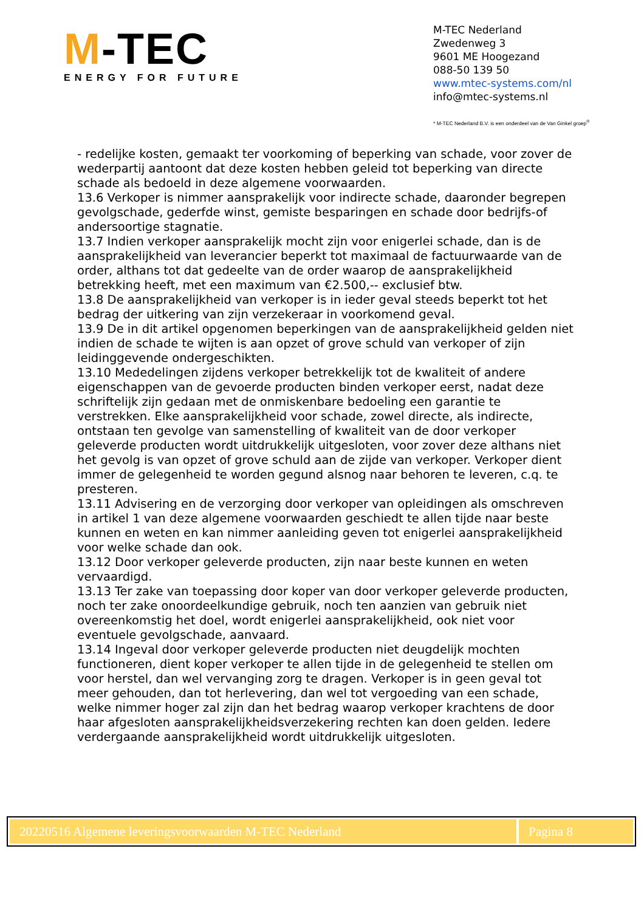M-TEC
ENERGY FOR FUTURE
M-TEC Nederland
Zwedenweg 3
9601 ME Hoogezand
088-50 139 50
www.mtec-systems.com/nl
info@mtec-systems.nl
* M-TEC Nederland B.V. is een onderdeel van de Van Ginkel groep<sup>®</sup>
- redelijke kosten, gemaakt ter voorkoming of beperking van schade, voor zover de wederpartij aantoont dat deze kosten hebben geleid tot beperking van directe schade als bedoeld in deze algemene voorwaarden.
13.6 Verkoper is nimmer aansprakelijk voor indirecte schade, daaronder begrepen gevolgschade, gederfde winst, gemiste besparingen en schade door bedrijfs-of andersoortige stagnatie.
13.7 Indien verkoper aansprakelijk mocht zijn voor enigerlei schade, dan is de aansprakelijkheid van leverancier beperkt tot maximaal de factuurwaarde van de order, althans tot dat gedeelte van de order waarop de aansprakelijkheid betrekking heeft, met een maximum van €2.500,-- exclusief btw.
13.8 De aansprakelijkheid van verkoper is in ieder geval steeds beperkt tot het bedrag der uitkering van zijn verzekeraar in voorkomend geval.
13.9 De in dit artikel opgenomen beperkingen van de aansprakelijkheid gelden niet indien de schade te wijten is aan opzet of grove schuld van verkoper of zijn leidinggevende ondergeschikten.
13.10 Mededelingen zijdens verkoper betrekkelijk tot de kwaliteit of andere eigenschappen van de gevoerde producten binden verkoper eerst, nadat deze schriftelijk zijn gedaan met de onmiskenbare bedoeling een garantie te verstrekken. Elke aansprakelijkheid voor schade, zowel directe, als indirecte, ontstaan ten gevolge van samenstelling of kwaliteit van de door verkoper geleverde producten wordt uitdrukkelijk uitgesloten, voor zover deze althans niet het gevolg is van opzet of grove schuld aan de zijde van verkoper. Verkoper dient immer de gelegenheid te worden gegund alsnog naar behoren te leveren, c.q. te presteren.
13.11 Advisering en de verzorging door verkoper van opleidingen als omschreven in artikel 1 van deze algemene voorwaarden geschiedt te allen tijde naar beste kunnen en weten en kan nimmer aanleiding geven tot enigerlei aansprakelijkheid voor welke schade dan ook.
13.12 Door verkoper geleverde producten, zijn naar beste kunnen en weten vervaardigd.
13.13 Ter zake van toepassing door koper van door verkoper geleverde producten, noch ter zake onoordeelkundige gebruik, noch ten aanzien van gebruik niet overeenkomstig het doel, wordt enigerlei aansprakelijkheid, ook niet voor eventuele gevolgschade, aanvaard.
13.14 Ingeval door verkoper geleverde producten niet deugdelijk mochten functioneren, dient koper verkoper te allen tijde in de gelegenheid te stellen om voor herstel, dan wel vervanging zorg te dragen. Verkoper is in geen geval tot meer gehouden, dan tot herlevering, dan wel tot vergoeding van een schade, welke nimmer hoger zal zijn dan het bedrag waarop verkoper krachtens de door haar afgesloten aansprakelijkheidsverzekering rechten kan doen gelden. Iedere verdergaande aansprakelijkheid wordt uitdrukkelijk uitgesloten.
20220516 Algemene leveringsvoorwaarden M-TEC Nederland
Pagina 8